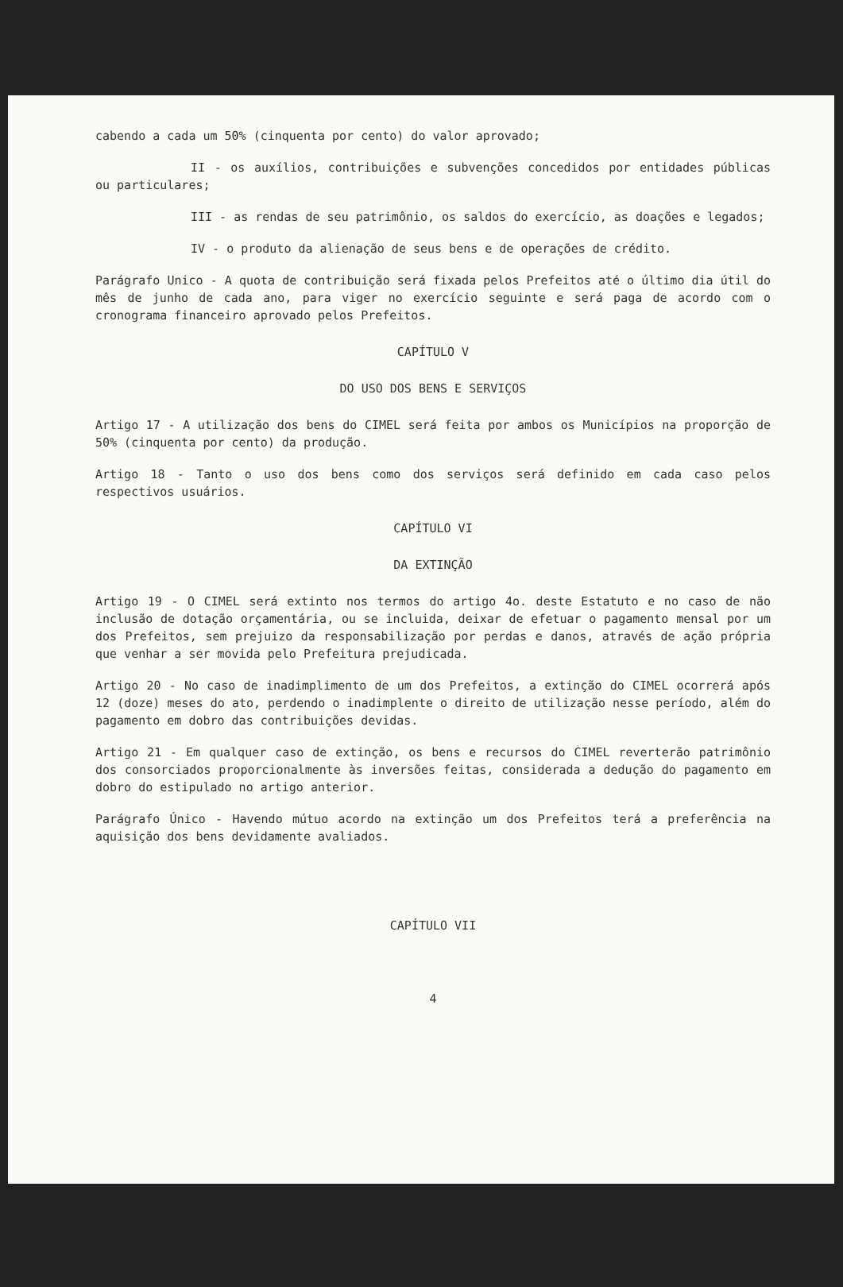cabendo a cada um 50% (cinquenta por cento) do valor aprovado;
II - os auxílios, contribuições e subvenções concedidos por entidades públicas ou particulares;
III - as rendas de seu patrimônio, os saldos do exercício, as doações e legados;
IV - o produto da alienação de seus bens e de operações de crédito.
Parágrafo Unico - A quota de contribuição será fixada pelos Prefeitos até o último dia útil do mês de junho de cada ano, para viger no exercício seguinte e será paga de acordo com o cronograma financeiro aprovado pelos Prefeitos.
CAPÍTULO V
DO USO DOS BENS E SERVIÇOS
Artigo 17 - A utilização dos bens do CIMEL será feita por ambos os Municípios na proporção de 50% (cinquenta por cento) da produção.
Artigo 18 - Tanto o uso dos bens como dos serviços será definido em cada caso pelos respectivos usuários.
CAPÍTULO VI
DA EXTINÇÃO
Artigo 19 - O CIMEL será extinto nos termos do artigo 4o. deste Estatuto e no caso de não inclusão de dotação orçamentária, ou se incluida, deixar de efetuar o pagamento mensal por um dos Prefeitos, sem prejuizo da responsabilização por perdas e danos, através de ação própria que venhar a ser movida pelo Prefeitura prejudicada.
Artigo 20 - No caso de inadimplimento de um dos Prefeitos, a extinção do CIMEL ocorrerá após 12 (doze) meses do ato, perdendo o inadimplente o direito de utilização nesse período, além do pagamento em dobro das contribuições devidas.
Artigo 21 - Em qualquer caso de extinção, os bens e recursos do CIMEL reverterão patrimônio dos consorciados proporcionalmente às inversões feitas, considerada a dedução do pagamento em dobro do estipulado no artigo anterior.
Parágrafo Único - Havendo mútuo acordo na extinção um dos Prefeitos terá a preferência na aquisição dos bens devidamente avaliados.
CAPÍTULO VII
4